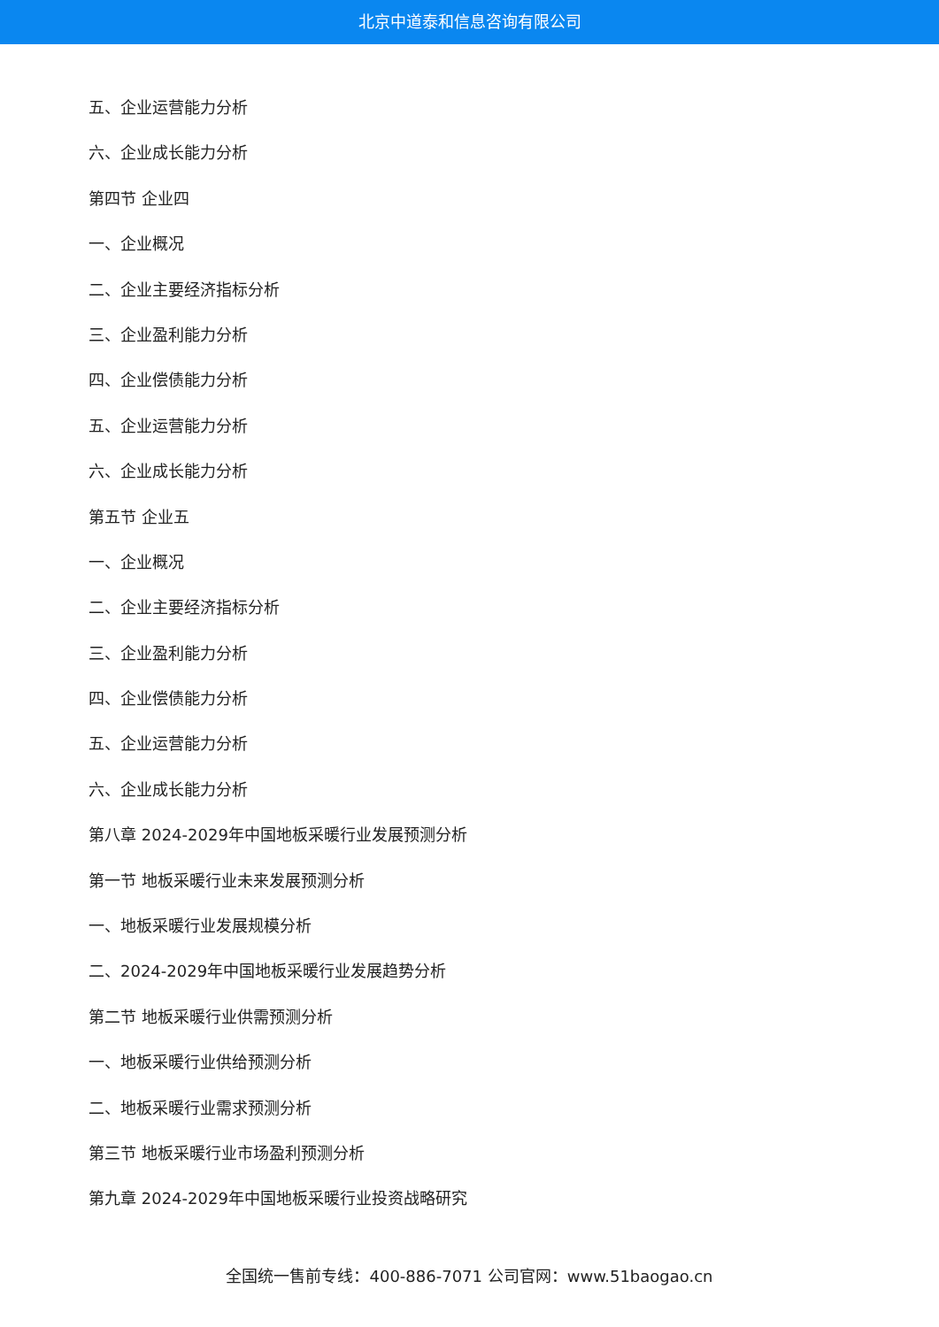北京中道泰和信息咨询有限公司
五、企业运营能力分析
六、企业成长能力分析
第四节 企业四
一、企业概况
二、企业主要经济指标分析
三、企业盈利能力分析
四、企业偿债能力分析
五、企业运营能力分析
六、企业成长能力分析
第五节 企业五
一、企业概况
二、企业主要经济指标分析
三、企业盈利能力分析
四、企业偿债能力分析
五、企业运营能力分析
六、企业成长能力分析
第八章 2024-2029年中国地板采暖行业发展预测分析
第一节 地板采暖行业未来发展预测分析
一、地板采暖行业发展规模分析
二、2024-2029年中国地板采暖行业发展趋势分析
第二节 地板采暖行业供需预测分析
一、地板采暖行业供给预测分析
二、地板采暖行业需求预测分析
第三节 地板采暖行业市场盈利预测分析
第九章 2024-2029年中国地板采暖行业投资战略研究
全国统一售前专线：400-886-7071 公司官网：www.51baogao.cn